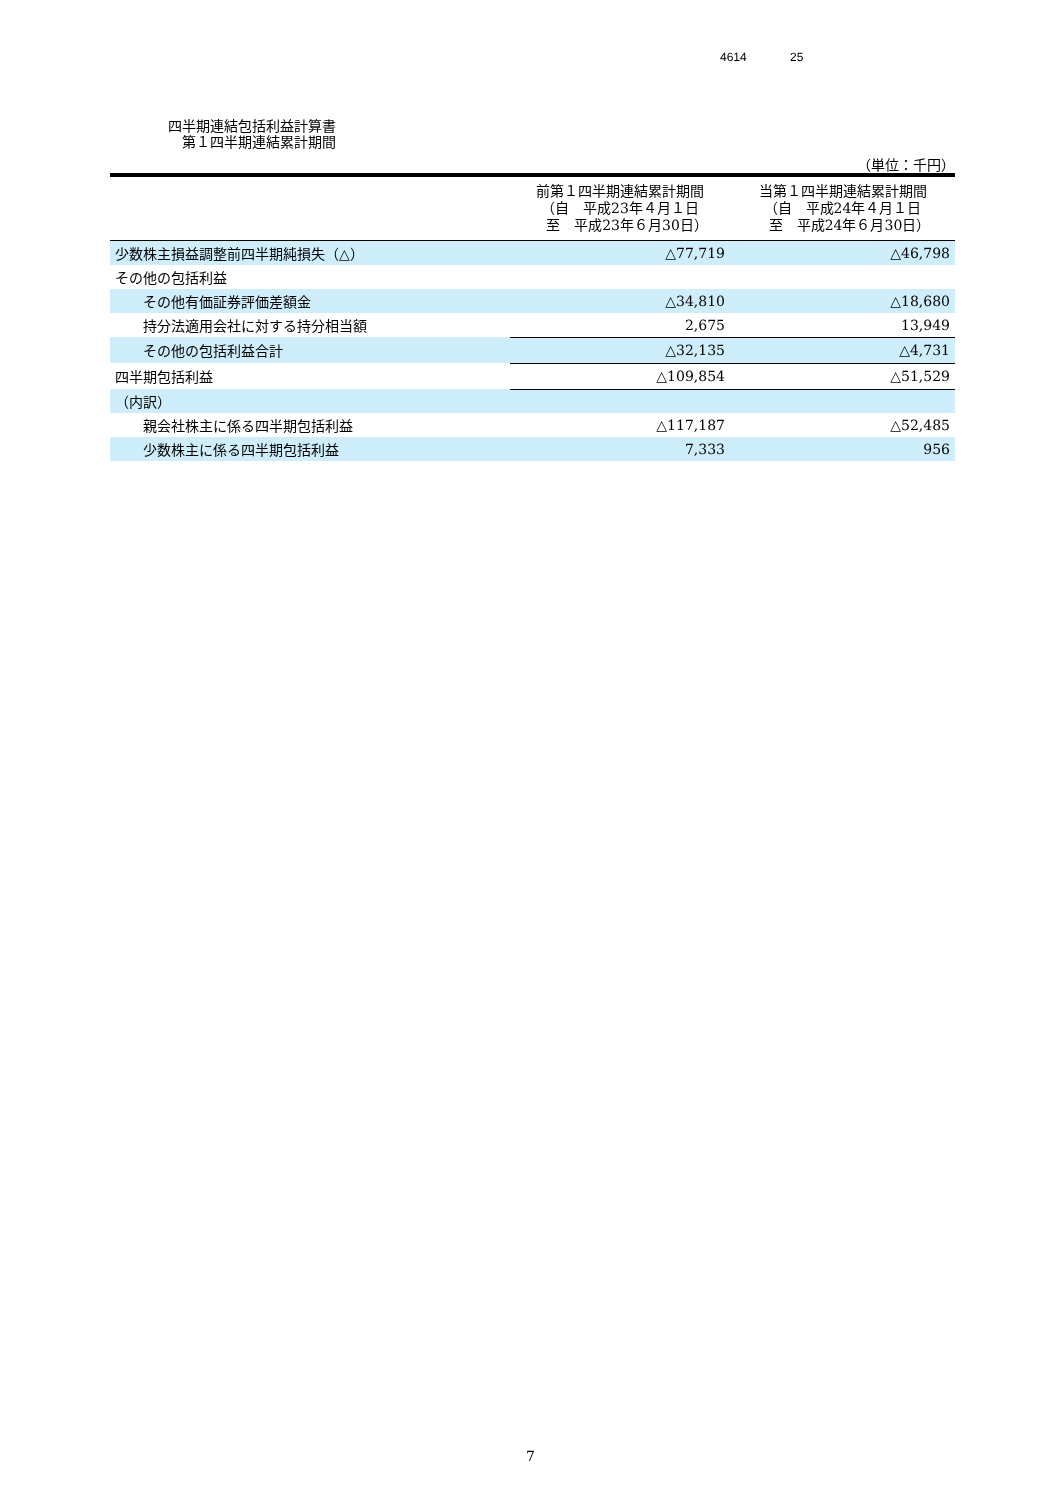4614 25
四半期連結包括利益計算書
　第１四半期連結累計期間
（単位：千円）
| | 前第１四半期連結累計期間 （自 平成23年４月１日 至 平成23年６月30日） | 当第１四半期連結累計期間 （自 平成24年４月１日 至 平成24年６月30日） |
| --- | --- | --- |
| 少数株主損益調整前四半期純損失（△） | △77,719 | △46,798 |
| その他の包括利益 | | |
| その他有価証券評価差額金 | △34,810 | △18,680 |
| 持分法適用会社に対する持分相当額 | 2,675 | 13,949 |
| その他の包括利益合計 | △32,135 | △4,731 |
| 四半期包括利益 | △109,854 | △51,529 |
| （内訳） | | |
| 親会社株主に係る四半期包括利益 | △117,187 | △52,485 |
| 少数株主に係る四半期包括利益 | 7,333 | 956 |
7